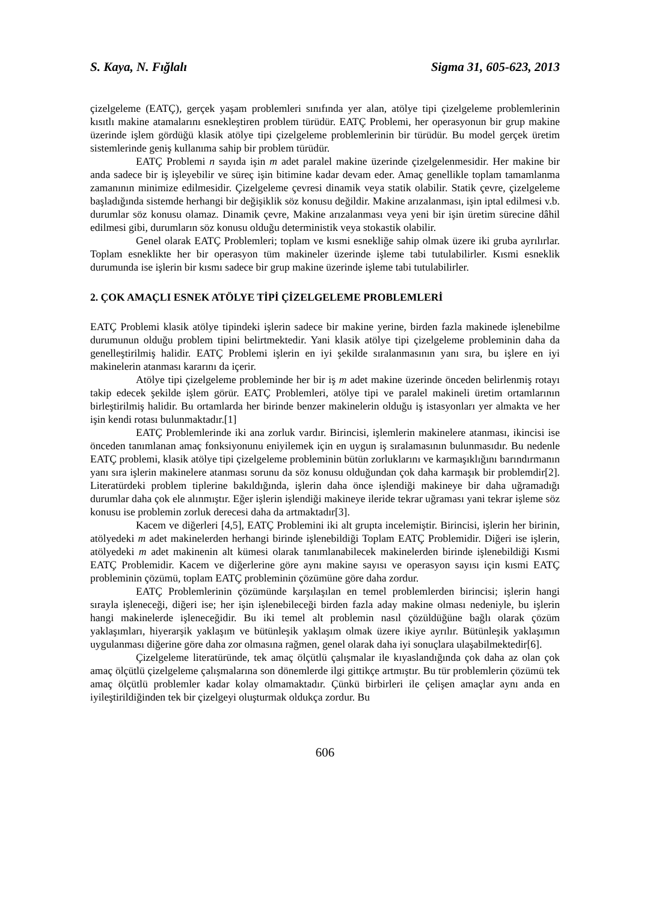S. Kaya, N. Fığlalı Sigma 31, 605-623, 2013
çizelgeleme (EATÇ), gerçek yaşam problemleri sınıfında yer alan, atölye tipi çizelgeleme problemlerinin kısıtlı makine atamalarını esnekleştiren problem türüdür. EATÇ Problemi, her operasyonun bir grup makine üzerinde işlem gördüğü klasik atölye tipi çizelgeleme problemlerinin bir türüdür. Bu model gerçek üretim sistemlerinde geniş kullanıma sahip bir problem türüdür.
EATÇ Problemi n sayıda işin m adet paralel makine üzerinde çizelgelenmesidir. Her makine bir anda sadece bir iş işleyebilir ve süreç işin bitimine kadar devam eder. Amaç genellikle toplam tamamlanma zamanının minimize edilmesidir. Çizelgeleme çevresi dinamik veya statik olabilir. Statik çevre, çizelgeleme başladığında sistemde herhangi bir değişiklik söz konusu değildir. Makine arızalanması, işin iptal edilmesi v.b. durumlar söz konusu olamaz. Dinamik çevre, Makine arızalanması veya yeni bir işin üretim sürecine dâhil edilmesi gibi, durumların söz konusu olduğu deterministik veya stokastik olabilir.
Genel olarak EATÇ Problemleri; toplam ve kısmi esnekliğe sahip olmak üzere iki gruba ayrılırlar. Toplam esneklikte her bir operasyon tüm makineler üzerinde işleme tabi tutulabilirler. Kısmi esneklik durumunda ise işlerin bir kısmı sadece bir grup makine üzerinde işleme tabi tutulabilirler.
2. ÇOK AMAÇLI ESNEK ATÖLYE TİPİ ÇİZELGELEME PROBLEMLERİ
EATÇ Problemi klasik atölye tipindeki işlerin sadece bir makine yerine, birden fazla makinede işlenebilme durumunun olduğu problem tipini belirtmektedir. Yani klasik atölye tipi çizelgeleme probleminin daha da genelleştirilmiş halidir. EATÇ Problemi işlerin en iyi şekilde sıralanmasının yanı sıra, bu işlere en iyi makinelerin atanması kararını da içerir.
Atölye tipi çizelgeleme probleminde her bir iş m adet makine üzerinde önceden belirlenmiş rotayı takip edecek şekilde işlem görür. EATÇ Problemleri, atölye tipi ve paralel makineli üretim ortamlarının birleştirilmiş halidir. Bu ortamlarda her birinde benzer makinelerin olduğu iş istasyonları yer almakta ve her işin kendi rotası bulunmaktadır.[1]
EATÇ Problemlerinde iki ana zorluk vardır. Birincisi, işlemlerin makinelere atanması, ikincisi ise önceden tanımlanan amaç fonksiyonunu eniyilemek için en uygun iş sıralamasının bulunmasıdır. Bu nedenle EATÇ problemi, klasik atölye tipi çizelgeleme probleminin bütün zorluklarını ve karmaşıklığını barındırmanın yanı sıra işlerin makinelere atanması sorunu da söz konusu olduğundan çok daha karmaşık bir problemdir[2]. Literatürdeki problem tiplerine bakıldığında, işlerin daha önce işlendiği makineye bir daha uğramadığı durumlar daha çok ele alınmıştır. Eğer işlerin işlendiği makineye ileride tekrar uğraması yani tekrar işleme söz konusu ise problemin zorluk derecesi daha da artmaktadır[3].
Kacem ve diğerleri [4,5], EATÇ Problemini iki alt grupta incelemiştir. Birincisi, işlerin her birinin, atölyedeki m adet makinelerden herhangi birinde işlenebildiği Toplam EATÇ Problemidir. Diğeri ise işlerin, atölyedeki m adet makinenin alt kümesi olarak tanımlanabilecek makinelerden birinde işlenebildiği Kısmi EATÇ Problemidir. Kacem ve diğerlerine göre aynı makine sayısı ve operasyon sayısı için kısmi EATÇ probleminin çözümü, toplam EATÇ probleminin çözümüne göre daha zordur.
EATÇ Problemlerinin çözümünde karşılaşılan en temel problemlerden birincisi; işlerin hangi sırayla işleneceği, diğeri ise; her işin işlenebileceği birden fazla aday makine olması nedeniyle, bu işlerin hangi makinelerde işleneceğidir. Bu iki temel alt problemin nasıl çözüldüğüne bağlı olarak çözüm yaklaşımları, hiyerarşik yaklaşım ve bütünleşik yaklaşım olmak üzere ikiye ayrılır. Bütünleşik yaklaşımın uygulanması diğerine göre daha zor olmasına rağmen, genel olarak daha iyi sonuçlara ulaşabilmektedir[6].
Çizelgeleme literatüründe, tek amaç ölçütlü çalışmalar ile kıyaslandığında çok daha az olan çok amaç ölçütlü çizelgeleme çalışmalarına son dönemlerde ilgi gittikçe artmıştır. Bu tür problemlerin çözümü tek amaç ölçütlü problemler kadar kolay olmamaktadır. Çünkü birbirleri ile çelişen amaçlar aynı anda en iyileştirildiğinden tek bir çizelgeyi oluşturmak oldukça zordur. Bu
606